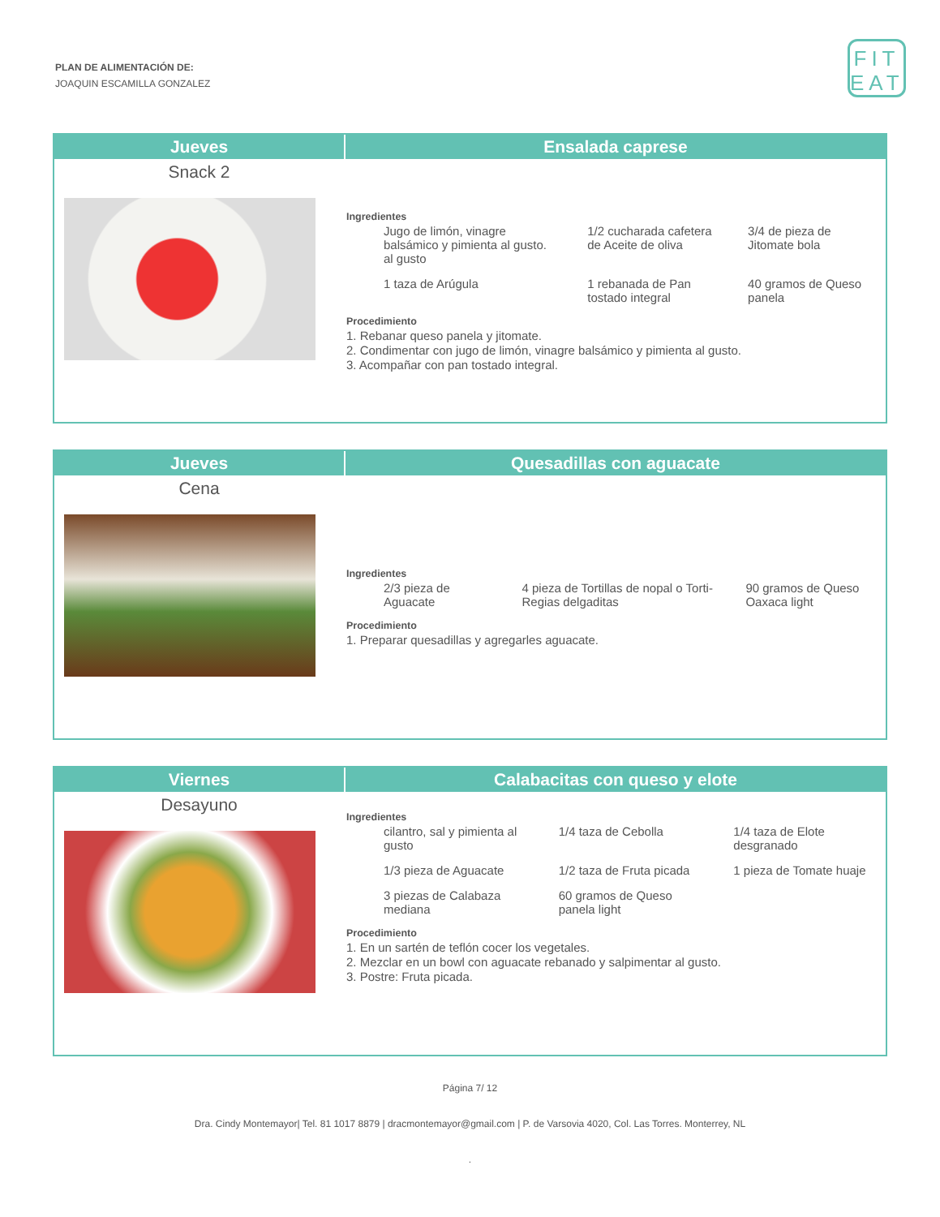PLAN DE ALIMENTACIÓN DE:
JOAQUIN ESCAMILLA GONZALEZ
FIT
EAT
Jueves Ensalada caprese
Snack 2
Ingredientes
Jugo de limón, vinagre balsámico y pimienta al gusto. al gusto
1/2 cucharada cafetera de Aceite de oliva
3/4 de pieza de Jitomate bola
1 taza de Arúgula
1 rebanada de Pan tostado integral
40 gramos de Queso panela
Procedimiento
1. Rebanar queso panela y jitomate.
2. Condimentar con jugo de limón, vinagre balsámico y pimienta al gusto.
3. Acompañar con pan tostado integral.
Jueves Quesadillas con aguacate
Cena
Ingredientes
2/3 pieza de Aguacate
4 pieza de Tortillas de nopal o Torti-Regias delgaditas
90 gramos de Queso Oaxaca light
Procedimiento
1. Preparar quesadillas y agregarles aguacate.
Viernes Calabacitas con queso y elote
Desayuno
Ingredientes
cilantro, sal y pimienta al gusto
1/4 taza de Cebolla
1/4 taza de Elote desgranado
1/3 pieza de Aguacate
1/2 taza de Fruta picada
1 pieza de Tomate huaje
3 piezas de Calabaza mediana
60 gramos de Queso panela light
Procedimiento
1. En un sartén de teflón cocer los vegetales.
2. Mezclar en un bowl con aguacate rebanado y salpimentar al gusto.
3. Postre: Fruta picada.
Página 7/ 12
Dra. Cindy Montemayor| Tel. 81 1017 8879 | dracmontemayor@gmail.com | P. de Varsovia 4020, Col. Las Torres. Monterrey, NL
.